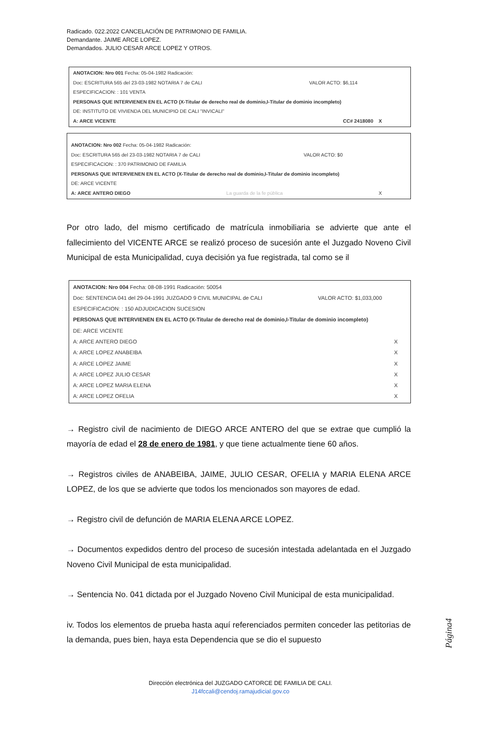Radicado. 022.2022 CANCELACIÓN DE PATRIMONIO DE FAMILIA.
Demandante. JAIME ARCE LOPEZ.
Demandados. JULIO CESAR ARCE LOPEZ Y OTROS.
ANOTACION: Nro 001 Fecha: 05-04-1982 Radicación:
Doc: ESCRITURA 565 del 23-03-1982 NOTARIA 7 de CALI VALOR ACTO: $6,114
ESPECIFICACION: : 101 VENTA
PERSONAS QUE INTERVIENEN EN EL ACTO (X-Titular de derecho real de dominio,I-Titular de dominio incompleto)
DE: INSTITUTO DE VIVIENDA DEL MUNICIPIO DE CALI "INVICALI"
A: ARCE VICENTE CC# 2418080 X
ANOTACION: Nro 002 Fecha: 05-04-1982 Radicación:
Doc: ESCRITURA 565 del 23-03-1982 NOTARIA 7 de CALI VALOR ACTO: $0
ESPECIFICACION: : 370 PATRIMONIO DE FAMILIA
PERSONAS QUE INTERVIENEN EN EL ACTO (X-Titular de derecho real de dominio,I-Titular de dominio incompleto)
DE: ARCE VICENTE
A: ARCE ANTERO DIEGO La guarda de la fe pública X
Por otro lado, del mismo certificado de matrícula inmobiliaria se advierte que ante el fallecimiento del VICENTE ARCE se realizó proceso de sucesión ante el Juzgado Noveno Civil Municipal de esta Municipalidad, cuya decisión ya fue registrada, tal como se il
ANOTACION: Nro 004 Fecha: 08-08-1991 Radicación: 50054
Doc: SENTENCIA 041 del 29-04-1991 JUZGADO 9 CIVIL MUNICIPAL de CALI VALOR ACTO: $1,033,000
ESPECIFICACION: : 150 ADJUDICACION SUCESION
PERSONAS QUE INTERVIENEN EN EL ACTO (X-Titular de derecho real de dominio,I-Titular de dominio incompleto)
DE: ARCE VICENTE
A: ARCE ANTERO DIEGO X
A: ARCE LOPEZ ANABEIBA X
A: ARCE LOPEZ JAIME X
A: ARCE LOPEZ JULIO CESAR X
A: ARCE LOPEZ MARIA ELENA X
A: ARCE LOPEZ OFELIA X
→ Registro civil de nacimiento de DIEGO ARCE ANTERO del que se extrae que cumplió la mayoría de edad el 28 de enero de 1981, y que tiene actualmente tiene 60 años.
→ Registros civiles de ANABEIBA, JAIME, JULIO CESAR, OFELIA y MARIA ELENA ARCE LOPEZ, de los que se advierte que todos los mencionados son mayores de edad.
→ Registro civil de defunción de MARIA ELENA ARCE LOPEZ.
→ Documentos expedidos dentro del proceso de sucesión intestada adelantada en el Juzgado Noveno Civil Municipal de esta municipalidad.
→ Sentencia No. 041 dictada por el Juzgado Noveno Civil Municipal de esta municipalidad.
iv. Todos los elementos de prueba hasta aquí referenciados permiten conceder las petitorias de la demanda, pues bien, haya esta Dependencia que se dio el supuesto
Página4
Dirección electrónica del JUZGADO CATORCE DE FAMILIA DE CALI.
J14fccali@cendoj.ramajudicial.gov.co